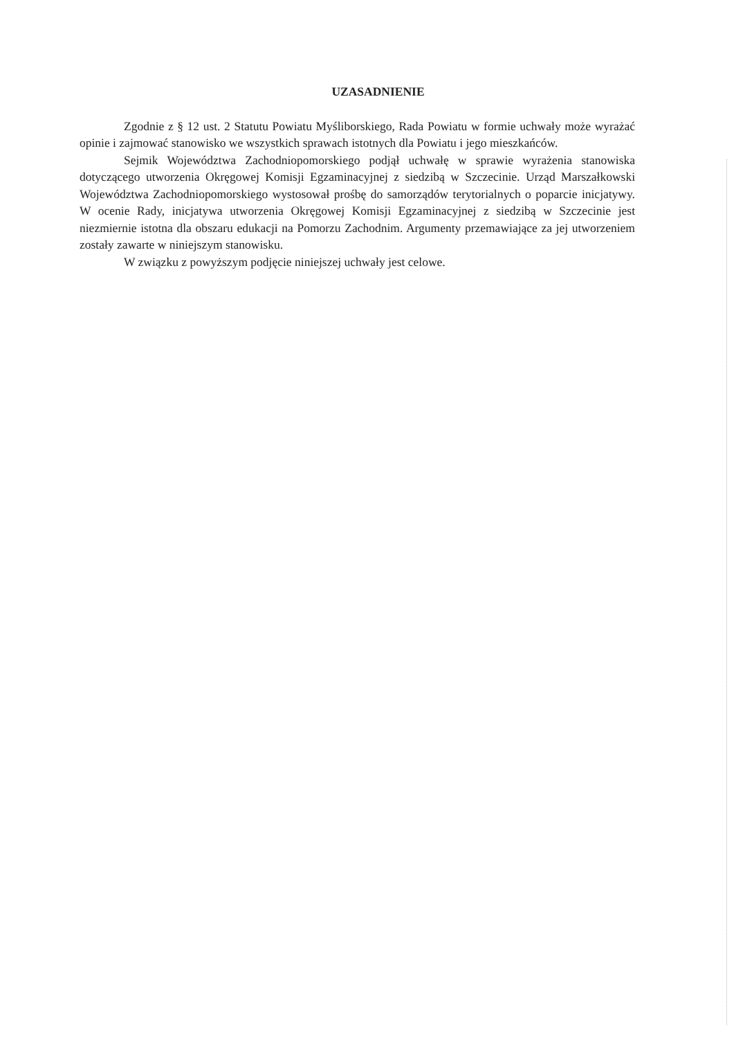UZASADNIENIE
Zgodnie z § 12 ust. 2 Statutu Powiatu Myśliborskiego, Rada Powiatu w formie uchwały może wyrażać opinie i zajmować stanowisko we wszystkich sprawach istotnych dla Powiatu i jego mieszkańców.
Sejmik Województwa Zachodniopomorskiego podjął uchwałę w sprawie wyrażenia stanowiska dotyczącego utworzenia Okręgowej Komisji Egzaminacyjnej z siedzibą w Szczecinie. Urząd Marszałkowski Województwa Zachodniopomorskiego wystosował prośbę do samorządów terytorialnych o poparcie inicjatywy. W ocenie Rady, inicjatywa utworzenia Okręgowej Komisji Egzaminacyjnej z siedzibą w Szczecinie jest niezmiernie istotna dla obszaru edukacji na Pomorzu Zachodnim. Argumenty przemawiające za jej utworzeniem zostały zawarte w niniejszym stanowisku.
W związku z powyższym podjęcie niniejszej uchwały jest celowe.